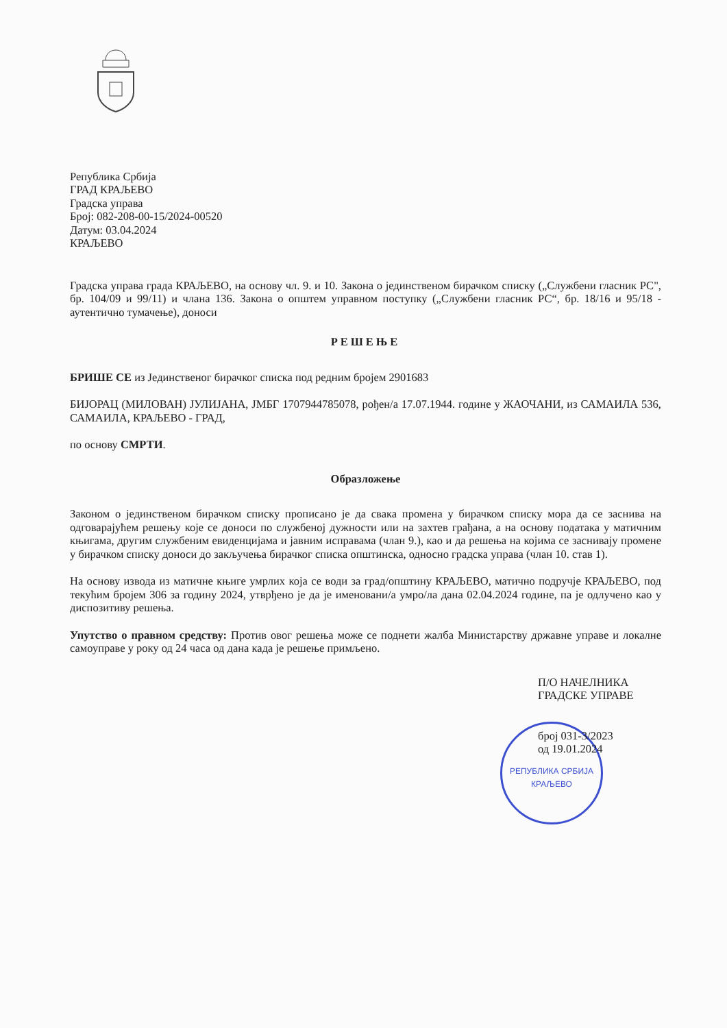Република Србија
ГРАД КРАЉЕВО
Градска управа
Број: 082-208-00-15/2024-00520
Датум: 03.04.2024
КРАЉЕВО
Градска управа града КРАЉЕВО, на основу чл. 9. и 10. Закона о јединственом бирачком списку („Службени гласник РС", бр. 104/09 и 99/11) и члана 136. Закона о општем управном поступку („Службени гласник РС“, бр. 18/16 и 95/18 - аутентично тумачење), доноси
РЕШЕЊЕ
БРИШЕ СЕ из Јединственог бирачког списка под редним бројем 2901683
БИЈОРАЦ (МИЛОВАН) ЈУЛИЈАНА, ЈМБГ 1707944785078, рођен/а 17.07.1944. године у ЖАОЧАНИ, из САМАИЛА 536, САМАИЛА, КРАЉЕВО - ГРАД,
по основу СМРТИ.
Образложење
Законом о јединственом бирачком списку прописано је да свака промена у бирачком списку мора да се заснива на одговарајућем решењу које се доноси по службеној дужности или на захтев грађана, а на основу података у матичним књигама, другим службеним евиденцијама и јавним исправама (члан 9.), као и да решења на којима се заснивају промене у бирачком списку доноси до закључења бирачког списка општинска, односно градска управа (члан 10. став 1).
На основу извода из матичне књиге умрлих која се води за град/општину КРАЉЕВО, матично подручје КРАЉЕВО, под текућим бројем 306 за годину 2024, утврђено је да је именовани/а умро/ла дана 02.04.2024 године, па је одлучено као у диспозитиву решења.
Упутство о правном средству: Против овог решења може се поднети жалба Министарству државне управе и локалне самоуправе у року од 24 часа од дана када је решење примљено.
П/О НАЧЕЛНИКА
ГРАДСКЕ УПРАВЕ
број 031-3/2023
од 19.01.2024
РЕПУБЛИКА СРБИЈА
КРАЉЕВО